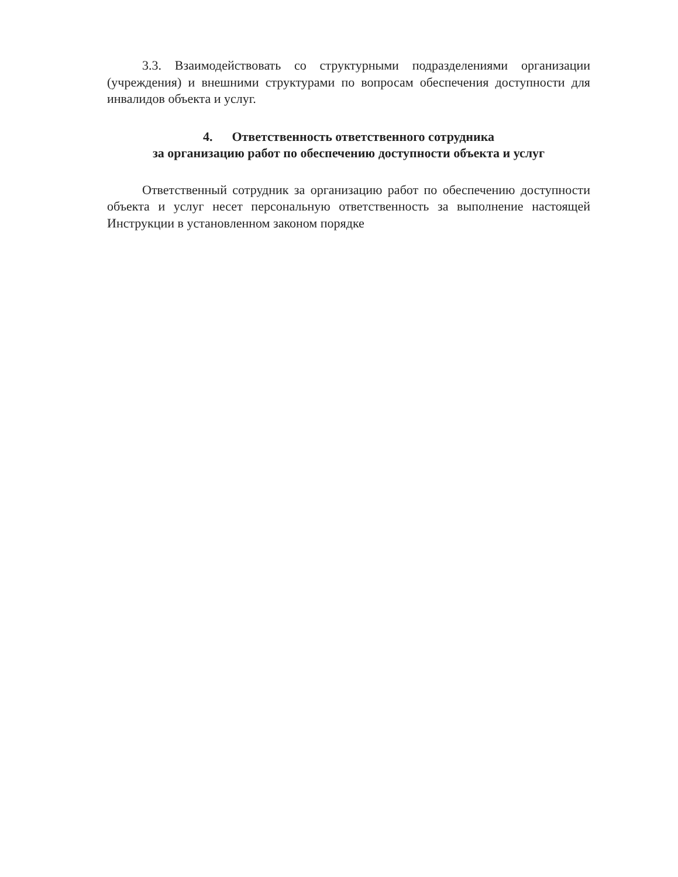3.3. Взаимодействовать со структурными подразделениями организации (учреждения) и внешними структурами по вопросам обеспечения доступности для инвалидов объекта и услуг.
4. Ответственность ответственного сотрудника
за организацию работ по обеспечению доступности объекта и услуг
Ответственный сотрудник за организацию работ по обеспечению доступности объекта и услуг несет персональную ответственность за выполнение настоящей Инструкции в установленном законом порядке